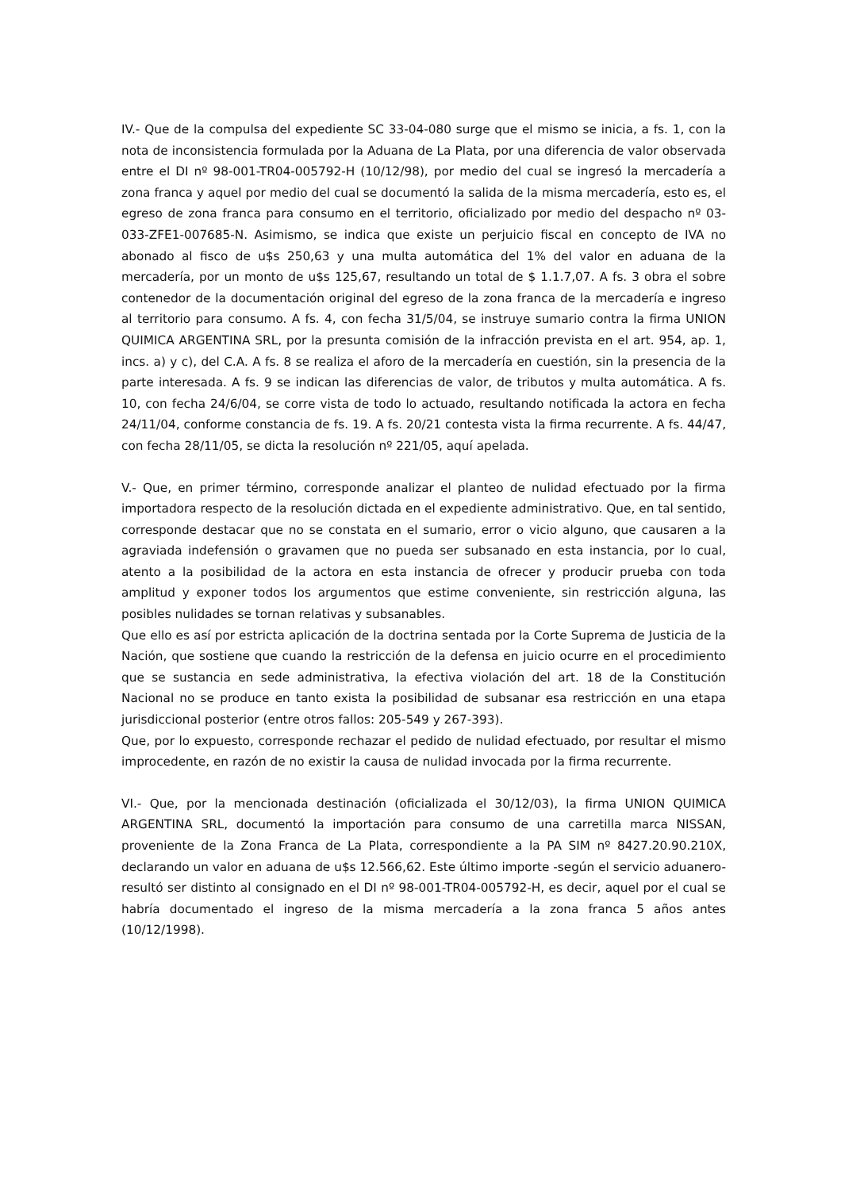IV.- Que de la compulsa del expediente SC 33-04-080 surge que el mismo se inicia, a fs. 1, con la nota de inconsistencia formulada por la Aduana de La Plata, por una diferencia de valor observada entre el DI nº 98-001-TR04-005792-H (10/12/98), por medio del cual se ingresó la mercadería a zona franca y aquel por medio del cual se documentó la salida de la misma mercadería, esto es, el egreso de zona franca para consumo en el territorio, oficializado por medio del despacho nº 03-033-ZFE1-007685-N. Asimismo, se indica que existe un perjuicio fiscal en concepto de IVA no abonado al fisco de u$s 250,63 y una multa automática del 1% del valor en aduana de la mercadería, por un monto de u$s 125,67, resultando un total de $ 1.1.7,07. A fs. 3 obra el sobre contenedor de la documentación original del egreso de la zona franca de la mercadería e ingreso al territorio para consumo. A fs. 4, con fecha 31/5/04, se instruye sumario contra la firma UNION QUIMICA ARGENTINA SRL, por la presunta comisión de la infracción prevista en el art. 954, ap. 1, incs. a) y c), del C.A. A fs. 8 se realiza el aforo de la mercadería en cuestión, sin la presencia de la parte interesada. A fs. 9 se indican las diferencias de valor, de tributos y multa automática. A fs. 10, con fecha 24/6/04, se corre vista de todo lo actuado, resultando notificada la actora en fecha 24/11/04, conforme constancia de fs. 19. A fs. 20/21 contesta vista la firma recurrente. A fs. 44/47, con fecha 28/11/05, se dicta la resolución nº 221/05, aquí apelada.
V.- Que, en primer término, corresponde analizar el planteo de nulidad efectuado por la firma importadora respecto de la resolución dictada en el expediente administrativo. Que, en tal sentido, corresponde destacar que no se constata en el sumario, error o vicio alguno, que causaren a la agraviada indefensión o gravamen que no pueda ser subsanado en esta instancia, por lo cual, atento a la posibilidad de la actora en esta instancia de ofrecer y producir prueba con toda amplitud y exponer todos los argumentos que estime conveniente, sin restricción alguna, las posibles nulidades se tornan relativas y subsanables.
Que ello es así por estricta aplicación de la doctrina sentada por la Corte Suprema de Justicia de la Nación, que sostiene que cuando la restricción de la defensa en juicio ocurre en el procedimiento que se sustancia en sede administrativa, la efectiva violación del art. 18 de la Constitución Nacional no se produce en tanto exista la posibilidad de subsanar esa restricción en una etapa jurisdiccional posterior (entre otros fallos: 205-549 y 267-393).
Que, por lo expuesto, corresponde rechazar el pedido de nulidad efectuado, por resultar el mismo improcedente, en razón de no existir la causa de nulidad invocada por la firma recurrente.
VI.- Que, por la mencionada destinación (oficializada el 30/12/03), la firma UNION QUIMICA ARGENTINA SRL, documentó la importación para consumo de una carretilla marca NISSAN, proveniente de la Zona Franca de La Plata, correspondiente a la PA SIM nº 8427.20.90.210X, declarando un valor en aduana de u$s 12.566,62. Este último importe -según el servicio aduanero- resultó ser distinto al consignado en el DI nº 98-001-TR04-005792-H, es decir, aquel por el cual se habría documentado el ingreso de la misma mercadería a la zona franca 5 años antes (10/12/1998).